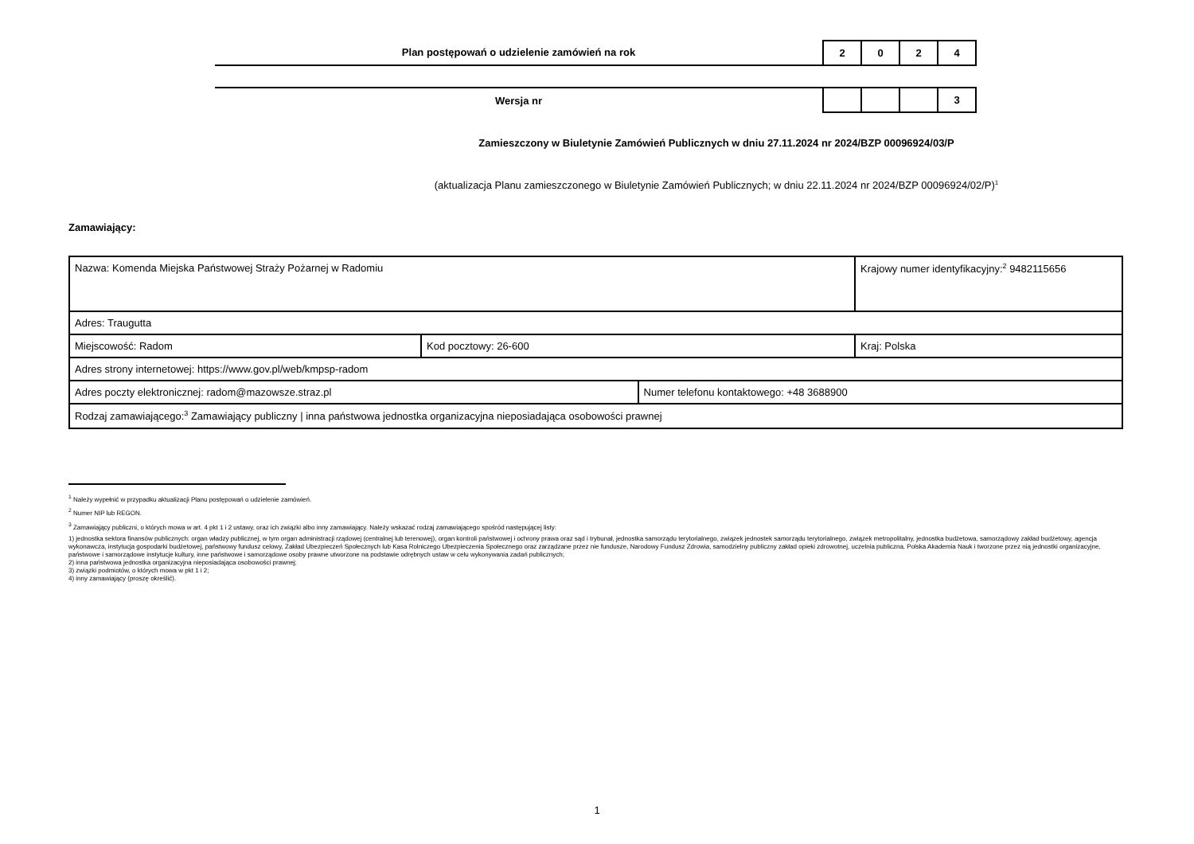Plan postępowań o udzielenie zamówień na rok
| 2 | 0 | 2 | 4 |
Wersja nr
| | | | 3 |
Zamieszczony w Biuletynie Zamówień Publicznych w dniu 27.11.2024 nr 2024/BZP 00096924/03/P
(aktualizacja Planu zamieszczonego w Biuletynie Zamówień Publicznych; w dniu 22.11.2024 nr 2024/BZP 00096924/02/P)<sup>1</sup>
Zamawiający:
| Nazwa: Komenda Miejska Państwowej Straży Pożarnej w Radomiu | | | Krajowy numer identyfikacyjny:<sup>2</sup> 9482115656 |
| Adres: Traugutta | | | |
| Miejscowość: Radom | Kod pocztowy: 26-600 | | Kraj: Polska |
| Adres strony internetowej: https://www.gov.pl/web/kmpsp-radom | | | |
| Adres poczty elektronicznej: radom@mazowsze.straz.pl | | Numer telefonu kontaktowego: +48 3688900 | |
| Rodzaj zamawiającego:<sup>3</sup> Zamawiający publiczny / inna państwowa jednostka organizacyjna nieposiadająca osobowości prawnej | | | |
<sup>1</sup> Należy wypełnić w przypadku aktualizacji Planu postępowań o udzielenie zamówień.
<sup>2</sup> Numer NIP lub REGON.
<sup>3</sup> Zamawiający publiczni, o których mowa w art. 4 pkt 1 i 2 ustawy, oraz ich związki albo inny zamawiający. Należy wskazać rodzaj zamawiającego spośród następującej listy:
1) jednostka sektora finansów publicznych: organ władzy publicznej, w tym organ administracji rządowej (centralnej lub terenowej), organ kontroli państwowej i ochrony prawa oraz sąd i trybunał, jednostka samorządu terytorialnego, związek jednostek samorządu terytorialnego, związek metropolitalny, jednostka budżetowa, samorządowy zakład budżetowy, agencja wykonawcza, instytucja gospodarki budżetowej, państwowy fundusz celowy, Zakład Ubezpieczeń Społecznych lub Kasa Rolniczego Ubezpieczenia Społecznego oraz zarządzane przez nie fundusze, Narodowy Fundusz Zdrowia, samodzielny publiczny zakład opieki zdrowotnej, uczelnia publiczna, Polska Akademia Nauk i tworzone przez nią jednostki organizacyjne, państwowe i samorządowe instytucje kultury, inne państwowe i samorządowe osoby prawne utworzone na podstawie odrębnych ustaw w celu wykonywania zadań publicznych;
2) inna państwowa jednostka organizacyjna nieposiadająca osobowości prawnej;
3) związki podmiotów, o których mowa w pkt 1 i 2;
4) inny zamawiający (proszę określić).
1